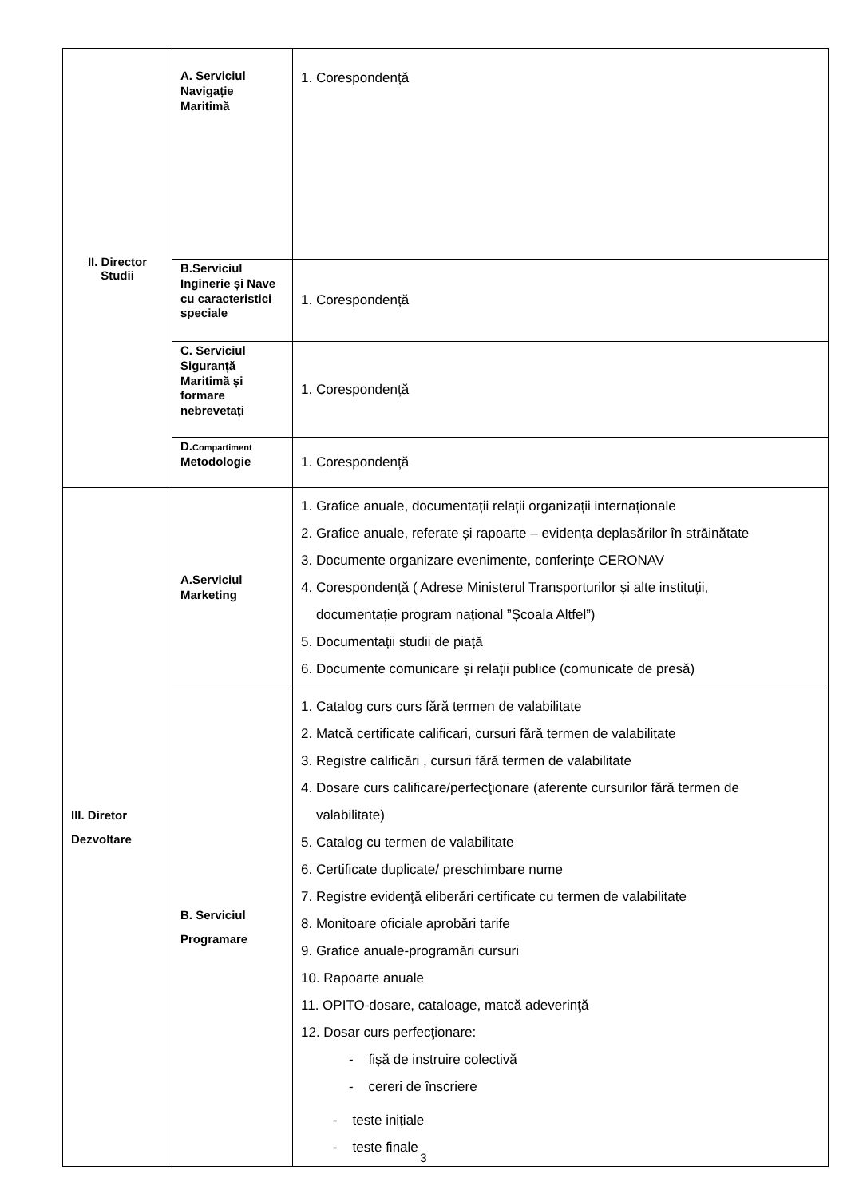| II. Director Studii | A. Serviciul Navigație Maritimă | 1. Corespondență |
| | B.Serviciul Inginerie și Nave cu caracteristici speciale | 1. Corespondență |
| | C. Serviciul Siguranță Maritimă și formare nebrevetați | 1. Corespondență |
| | D. Compartiment Metodologie | 1. Corespondență |
| III. Diretor Dezvoltare | A.Serviciul Marketing | 1. Grafice anuale, documentații relații organizații internaționale 2. Grafice anuale, referate și rapoarte – evidența deplasărilor în străinătate 3. Documente organizare evenimente, conferințe CERONAV 4. Corespondență ( Adrese Ministerul Transporturilor și alte instituții, documentație program național ”Școala Altfel”) 5. Documentații studii de piață 6. Documente comunicare și relații publice (comunicate de presă) |
| | B. Serviciul Programare | 1. Catalog curs curs fără termen de valabilitate 2. Matcă certificate calificari, cursuri fără termen de valabilitate 3. Registre calificări , cursuri fără termen de valabilitate 4. Dosare curs calificare/perfecţionare (aferente cursurilor fără termen de valabilitate) 5. Catalog cu termen de valabilitate 6. Certificate duplicate/ preschimbare nume 7. Registre evidenţă eliberări certificate cu termen de valabilitate 8. Monitoare oficiale aprobări tarife 9. Grafice anuale-programări cursuri 10. Rapoarte anuale 11. OPITO-dosare, cataloage, matcă adeverinţă 12. Dosar curs perfecţionare: - fișă de instruire colectivă - cereri de înscriere - teste inițiale - teste finale |
3